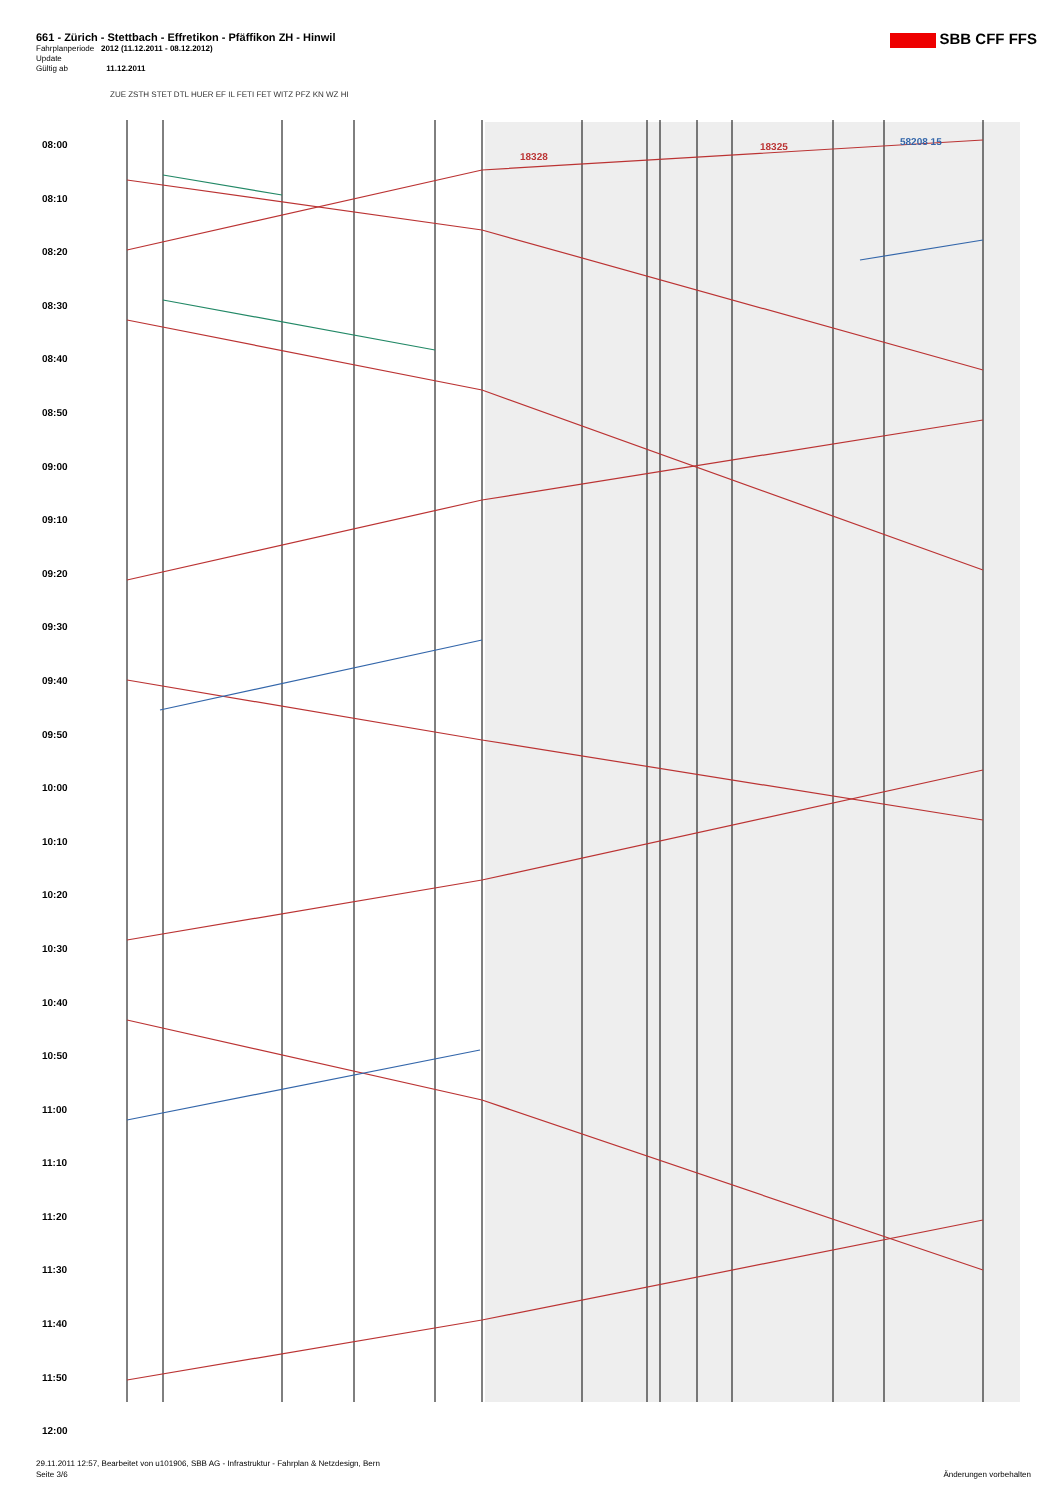661 - Zürich - Stettbach - Effretikon - Pfäffikon ZH - Hinwil
Fahrplanperiode 2012 (11.12.2011 - 08.12.2012)
Update
Gültig ab 11.12.2011
SBB CFF FFS
ZUE ZSTH STET DTL HUER EF IL FETI FET WITZ PFZ KN WZ HI
08:00
08:10
08:20
08:30
08:40
08:50
09:00
09:10
09:20
09:30
09:40
09:50
10:00
10:10
10:20
10:30
10:40
10:50
11:00
11:10
11:20
11:30
11:40
11:50
12:00
18328
18325
58208 15
29.11.2011 12:57, Bearbeitet von u101906, SBB AG - Infrastruktur - Fahrplan & Netzdesign, Bern
Seite 3/6
Änderungen vorbehalten